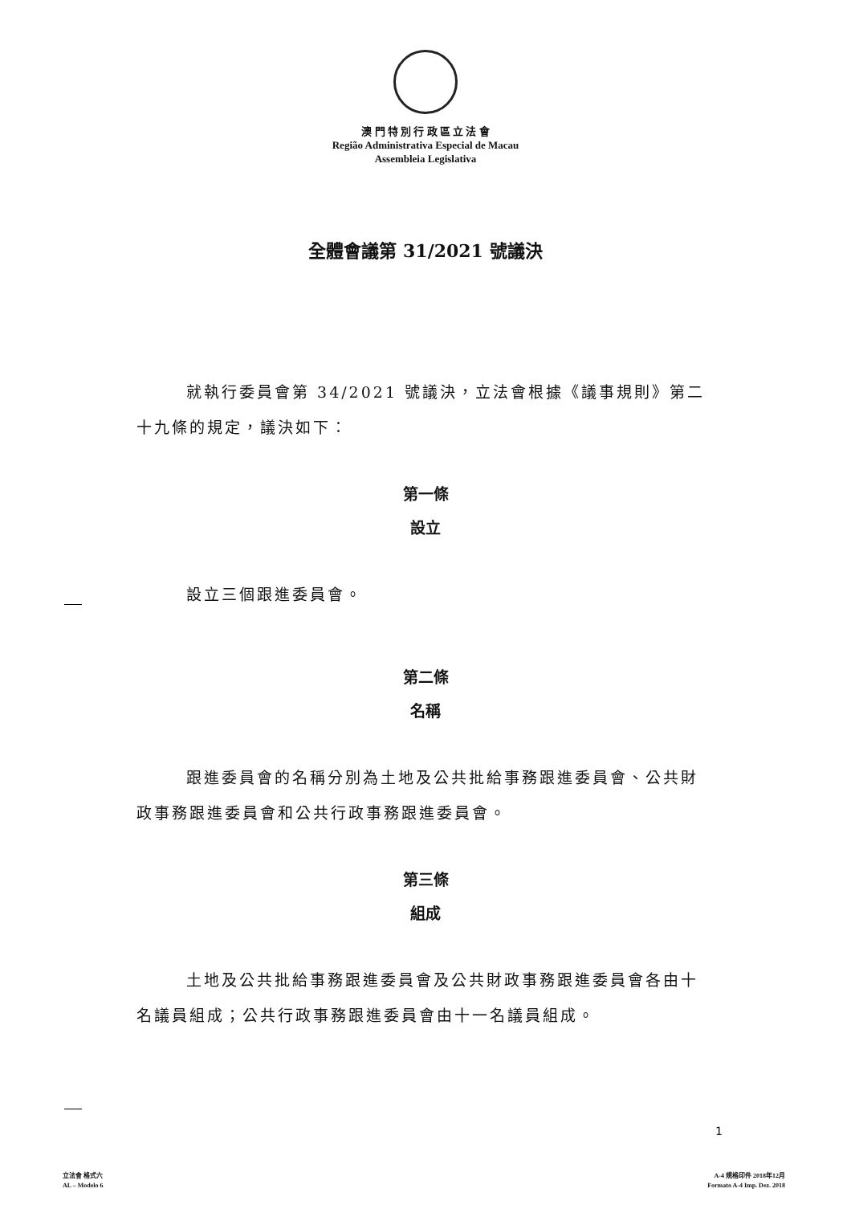澳 門 特 別 行 政 區 立 法 會
Região Administrativa Especial de Macau
Assembleia Legislativa
全體會議第 31/2021 號議決
就執行委員會第 34/2021 號議決，立法會根據《議事規則》第二十九條的規定，議決如下：
第一條
設立
設立三個跟進委員會。
第二條
名稱
跟進委員會的名稱分別為土地及公共批給事務跟進委員會、公共財政事務跟進委員會和公共行政事務跟進委員會。
第三條
組成
土地及公共批給事務跟進委員會及公共財政事務跟進委員會各由十名議員組成；公共行政事務跟進委員會由十一名議員組成。
1
立法會 格式六
AL – Modelo 6
A-4 規格印件 2018年12月
Formato A-4 Imp. Dez. 2018